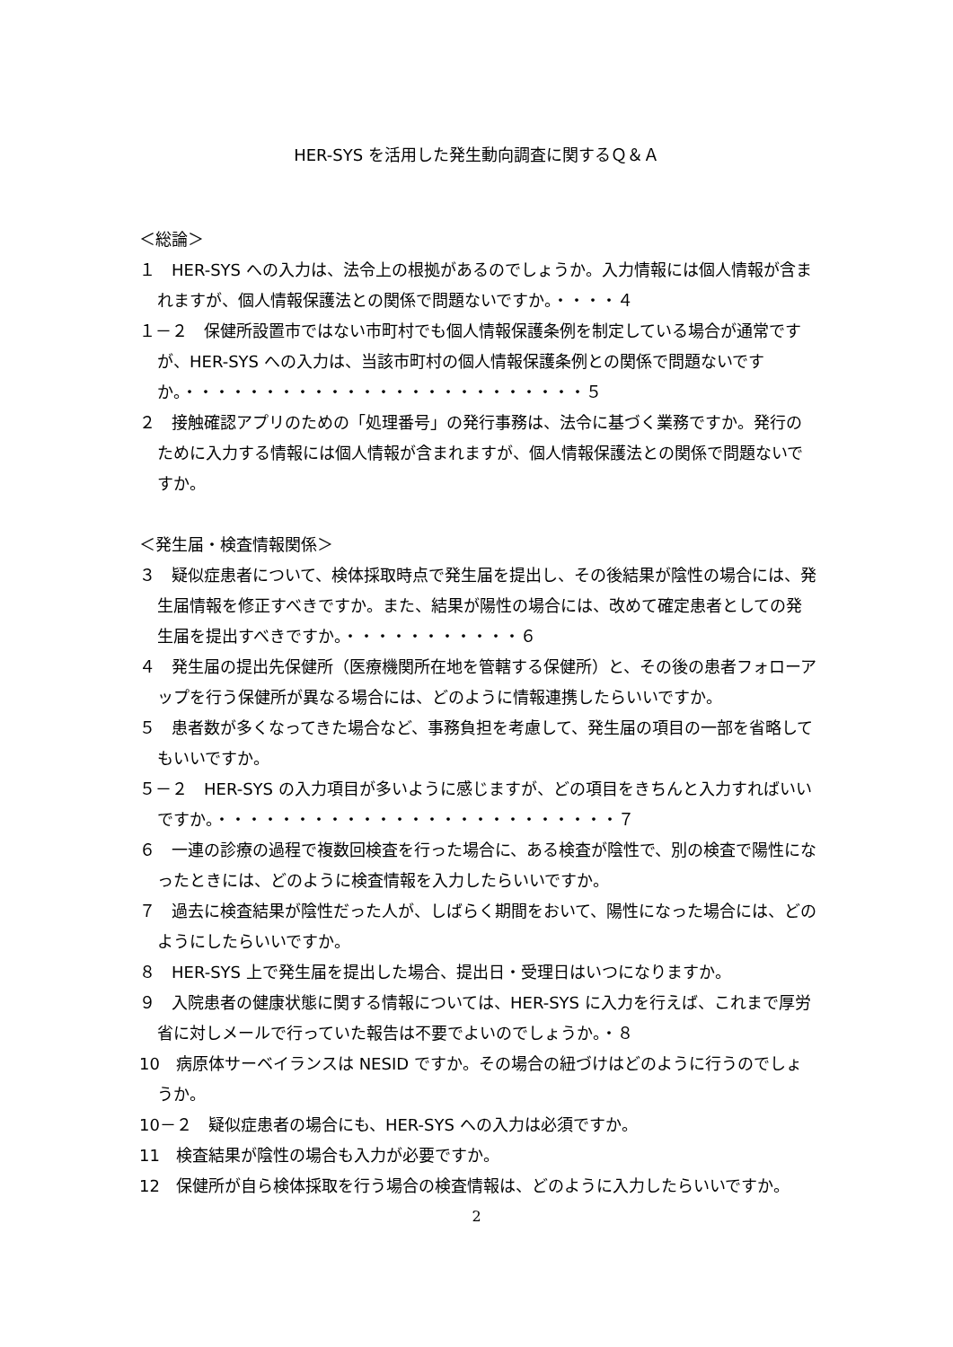HER-SYS を活用した発生動向調査に関するＱ＆Ａ
＜総論＞
１　HER-SYS への入力は、法令上の根拠があるのでしょうか。入力情報には個人情報が含まれますが、個人情報保護法との関係で問題ないですか。・・・・４
１－２　保健所設置市ではない市町村でも個人情報保護条例を制定している場合が通常ですが、HER-SYS への入力は、当該市町村の個人情報保護条例との関係で問題ないですか。・・・・・・・・・・・・・・・・・・・・・・・・・５
２　接触確認アプリのための「処理番号」の発行事務は、法令に基づく業務ですか。発行のために入力する情報には個人情報が含まれますが、個人情報保護法との関係で問題ないですか。
＜発生届・検査情報関係＞
３　疑似症患者について、検体採取時点で発生届を提出し、その後結果が陰性の場合には、発生届情報を修正すべきですか。また、結果が陽性の場合には、改めて確定患者としての発生届を提出すべきですか。・・・・・・・・・・・６
４　発生届の提出先保健所（医療機関所在地を管轄する保健所）と、その後の患者フォローアップを行う保健所が異なる場合には、どのように情報連携したらいいですか。
５　患者数が多くなってきた場合など、事務負担を考慮して、発生届の項目の一部を省略してもいいですか。
５－２　HER-SYS の入力項目が多いように感じますが、どの項目をきちんと入力すればいいですか。・・・・・・・・・・・・・・・・・・・・・・・・・７
６　一連の診療の過程で複数回検査を行った場合に、ある検査が陰性で、別の検査で陽性になったときには、どのように検査情報を入力したらいいですか。
７　過去に検査結果が陰性だった人が、しばらく期間をおいて、陽性になった場合には、どのようにしたらいいですか。
８　HER-SYS 上で発生届を提出した場合、提出日・受理日はいつになりますか。
９　入院患者の健康状態に関する情報については、HER-SYS に入力を行えば、これまで厚労省に対しメールで行っていた報告は不要でよいのでしょうか。・８
10　病原体サーベイランスは NESID ですか。その場合の紐づけはどのように行うのでしょうか。
10－２　疑似症患者の場合にも、HER-SYS への入力は必須ですか。
11　検査結果が陰性の場合も入力が必要ですか。
12　保健所が自ら検体採取を行う場合の検査情報は、どのように入力したらいいですか。
2